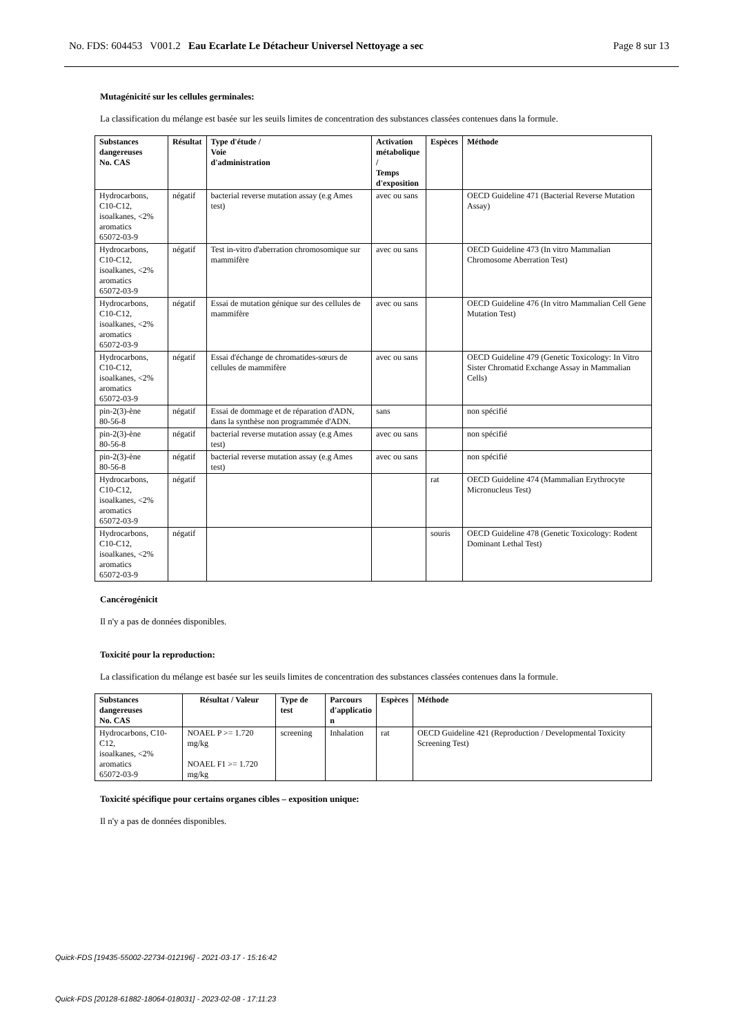No. FDS: 604453 V001.2 Eau Ecarlate Le Détacheur Universel Nettoyage a sec Page 8 sur 13
Mutagénicité sur les cellules germinales:
La classification du mélange est basée sur les seuils limites de concentration des substances classées contenues dans la formule.
| Substances dangereuses No. CAS | Résultat | Type d'étude / Voie d'administration | Activation métabolique / Temps d'exposition | Espèces | Méthode |
| --- | --- | --- | --- | --- | --- |
| Hydrocarbons, C10-C12, isoalkanes, <2% aromatics 65072-03-9 | négatif | bacterial reverse mutation assay (e.g Ames test) | avec ou sans | | OECD Guideline 471 (Bacterial Reverse Mutation Assay) |
| Hydrocarbons, C10-C12, isoalkanes, <2% aromatics 65072-03-9 | négatif | Test in-vitro d'aberration chromosomique sur mammifère | avec ou sans | | OECD Guideline 473 (In vitro Mammalian Chromosome Aberration Test) |
| Hydrocarbons, C10-C12, isoalkanes, <2% aromatics 65072-03-9 | négatif | Essai de mutation génique sur des cellules de mammifère | avec ou sans | | OECD Guideline 476 (In vitro Mammalian Cell Gene Mutation Test) |
| Hydrocarbons, C10-C12, isoalkanes, <2% aromatics 65072-03-9 | négatif | Essai d'échange de chromatides-sœurs de cellules de mammifère | avec ou sans | | OECD Guideline 479 (Genetic Toxicology: In Vitro Sister Chromatid Exchange Assay in Mammalian Cells) |
| pin-2(3)-ène 80-56-8 | négatif | Essai de dommage et de réparation d'ADN, dans la synthèse non programmée d'ADN. | sans | | non spécifié |
| pin-2(3)-ène 80-56-8 | négatif | bacterial reverse mutation assay (e.g Ames test) | avec ou sans | | non spécifié |
| pin-2(3)-ène 80-56-8 | négatif | bacterial reverse mutation assay (e.g Ames test) | avec ou sans | | non spécifié |
| Hydrocarbons, C10-C12, isoalkanes, <2% aromatics 65072-03-9 | négatif | | | rat | OECD Guideline 474 (Mammalian Erythrocyte Micronucleus Test) |
| Hydrocarbons, C10-C12, isoalkanes, <2% aromatics 65072-03-9 | négatif | | | souris | OECD Guideline 478 (Genetic Toxicology: Rodent Dominant Lethal Test) |
Cancérogénicit
Il n'y a pas de données disponibles.
Toxicité pour la reproduction:
La classification du mélange est basée sur les seuils limites de concentration des substances classées contenues dans la formule.
| Substances dangereuses No. CAS | Résultat / Valeur | Type de test | Parcours d'applicatio n | Espèces | Méthode |
| --- | --- | --- | --- | --- | --- |
| Hydrocarbons, C10-C12, isoalkanes, <2% aromatics 65072-03-9 | NOAEL P >= 1.720 mg/kg NOAEL F1 >= 1.720 mg/kg | screening | Inhalation | rat | OECD Guideline 421 (Reproduction / Developmental Toxicity Screening Test) |
Toxicité spécifique pour certains organes cibles – exposition unique:
Il n'y a pas de données disponibles.
Quick-FDS [19435-55002-22734-012196] - 2021-03-17 - 15:16:42
Quick-FDS [20128-61882-18064-018031] - 2023-02-08 - 17:11:23